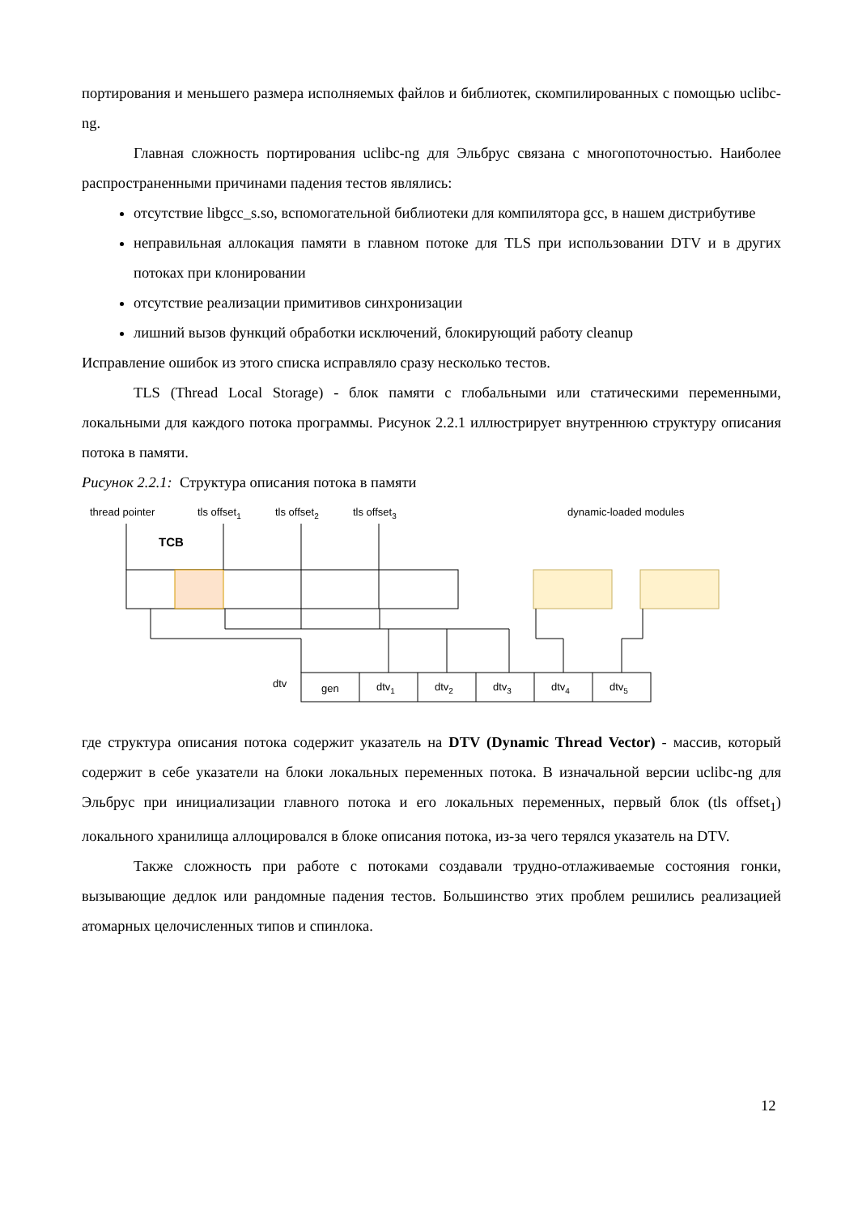портирования и меньшего размера исполняемых файлов и библиотек, скомпилированных с помощью uclibc-ng.
Главная сложность портирования uclibc-ng для Эльбрус связана с многопоточностью. Наиболее распространенными причинами падения тестов являлись:
отсутствие libgcc_s.so, вспомогательной библиотеки для компилятора gcc, в нашем дистрибутиве
неправильная аллокация памяти в главном потоке для TLS при использовании DTV и в других потоках при клонировании
отсутствие реализации примитивов синхронизации
лишний вызов функций обработки исключений, блокирующий работу cleanup
Исправление ошибок из этого списка исправляло сразу несколько тестов.
TLS (Thread Local Storage) - блок памяти с глобальными или статическими переменными, локальными для каждого потока программы. Рисунок 2.2.1 иллюстрирует внутреннюю структуру описания потока в памяти.
Рисунок 2.2.1: Структура описания потока в памяти
thread pointer
tls offset1
tls offset2
tls offset3
dynamic-loaded modules
TCB
dtv
gen
dtv1
dtv2
dtv3
dtv4
dtv5
где структура описания потока содержит указатель на DTV (Dynamic Thread Vector) - массив, который содержит в себе указатели на блоки локальных переменных потока. В изначальной версии uclibc-ng для Эльбрус при инициализации главного потока и его локальных переменных, первый блок (tls offset<sub>1</sub>) локального хранилища аллоцировался в блоке описания потока, из-за чего терялся указатель на DTV.
Также сложность при работе с потоками создавали трудно-отлаживаемые состояния гонки, вызывающие дедлок или рандомные падения тестов. Большинство этих проблем решились реализацией атомарных целочисленных типов и спинлока.
12